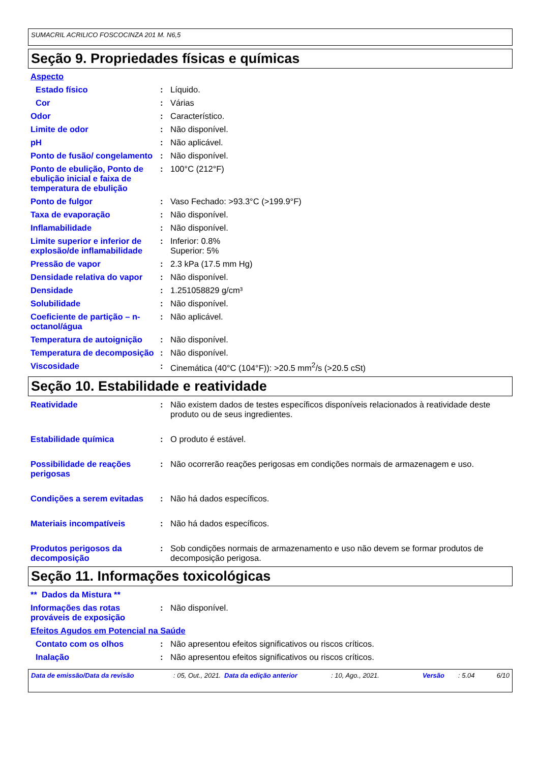SUMACRIL ACRILICO FOSCOCINZA 201 M. N6,5
Seção 9. Propriedades físicas e químicas
Aspecto
Estado físico : Líquido.
Cor : Várias
Odor : Característico.
Limite de odor : Não disponível.
pH : Não aplicável.
Ponto de fusão/ congelamento
: Não disponível.
Ponto de ebulição, Ponto de ebulição inicial e faixa de temperatura de ebulição
: 100°C (212°F)
Ponto de fulgor : Vaso Fechado: >93.3°C (>199.9°F)
Taxa de evaporação : Não disponível.
Inflamabilidade : Não disponível.
Limite superior e inferior de explosão/de inflamabilidade
: Inferior: 0.8%
Superior: 5%
Pressão de vapor : 2.3 kPa (17.5 mm Hg)
Densidade relativa do vapor
: Não disponível.
Densidade : 1.251058829 g/cm³
Solubilidade : Não disponível.
Coeficiente de partição – n-octanol/água
: Não aplicável.
Temperatura de autoignição
: Não disponível.
Temperatura de decomposição
: Não disponível.
Viscosidade : Cinemática (40°C (104°F)): >20.5 mm<sup>2</sup>/s (>20.5 cSt)
Seção 10. Estabilidade e reatividade
Reatividade : Não existem dados de testes específicos disponíveis relacionados à reatividade deste produto ou de seus ingredientes.
Estabilidade química : O produto é estável.
Possibilidade de reações perigosas
: Não ocorrerão reações perigosas em condições normais de armazenagem e uso.
Condições a serem evitadas
: Não há dados específicos.
Materiais incompatíveis : Não há dados específicos.
Produtos perigosos da decomposição
: Sob condições normais de armazenamento e uso não devem se formar produtos de decomposição perigosa.
Seção 11. Informações toxicológicas
** Dados da Mistura **
Informações das rotas prováveis de exposição
: Não disponível.
Efeitos Agudos em Potencial na Saúde
Contato com os olhos : Não apresentou efeitos significativos ou riscos críticos.
Inalação : Não apresentou efeitos significativos ou riscos críticos.
Data de emissão/Data da revisão: 05, Out., 2021. Data da edição anterior: 10, Ago., 2021. Versão: 5.04 6/10